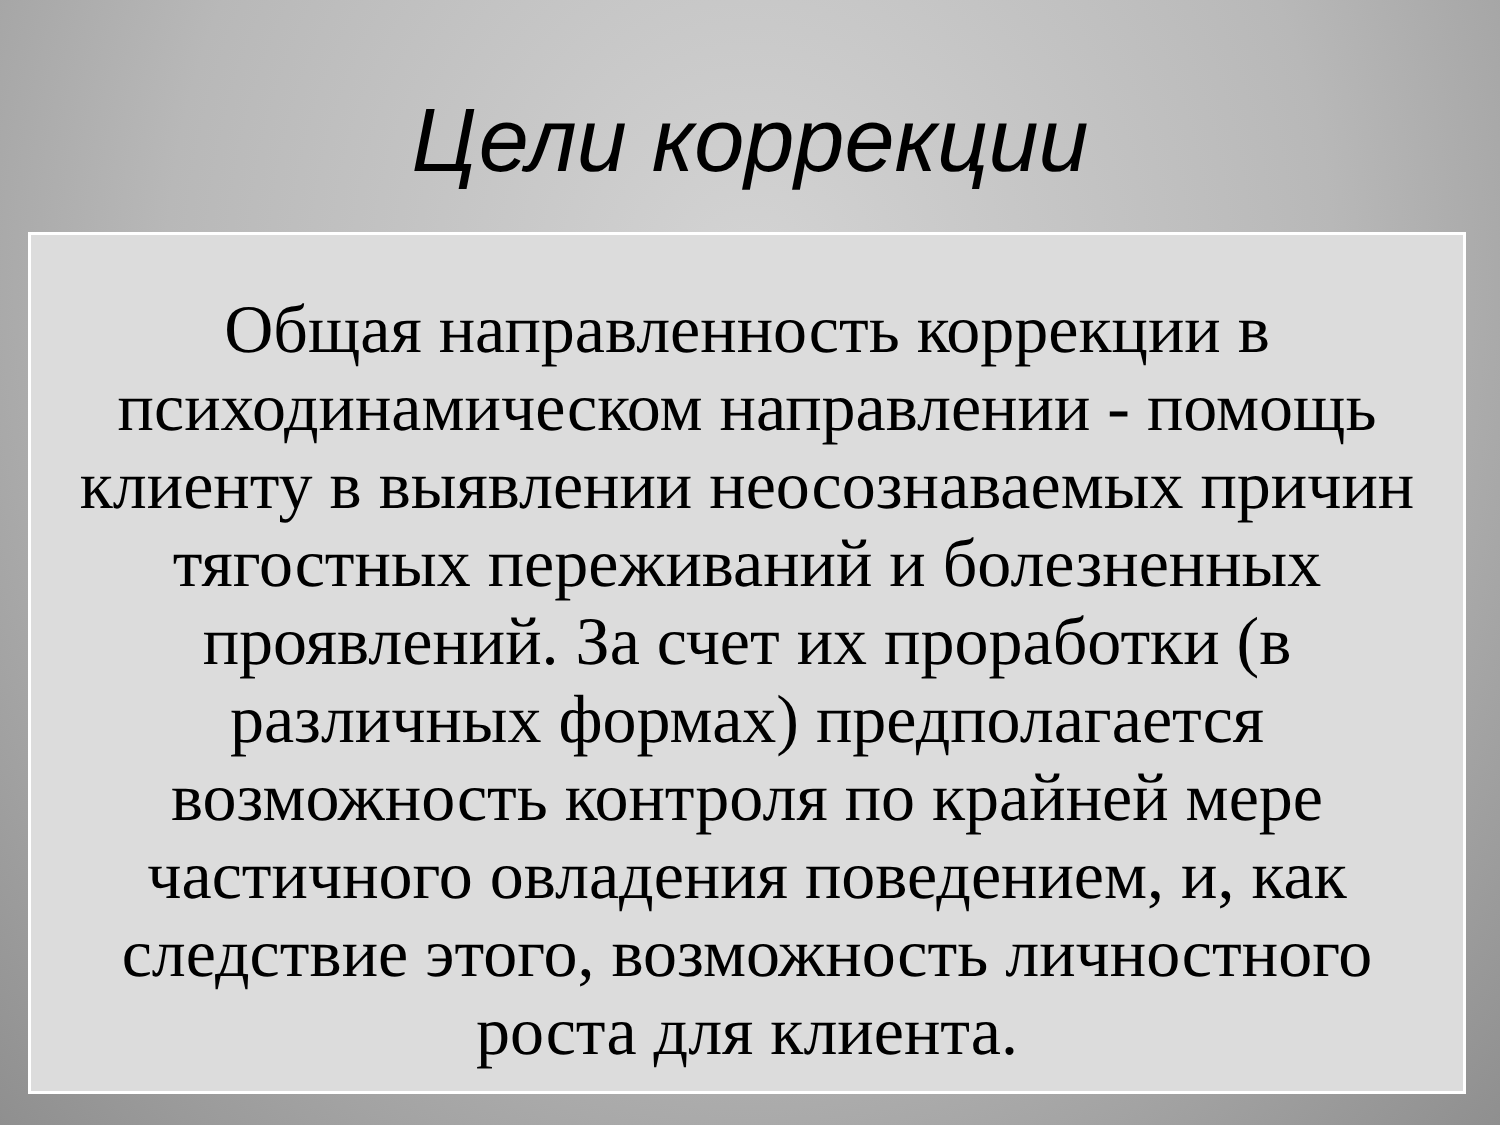Цели коррекции
Общая направленность коррекции в психодинамическом направлении - помощь клиенту в выявлении неосознаваемых причин тягостных переживаний и болезненных проявлений. За счет их проработки (в различных формах) предполагается возможность контроля по крайней мере частичного овладения поведением, и, как следствие этого, возможность личностного роста для клиента.